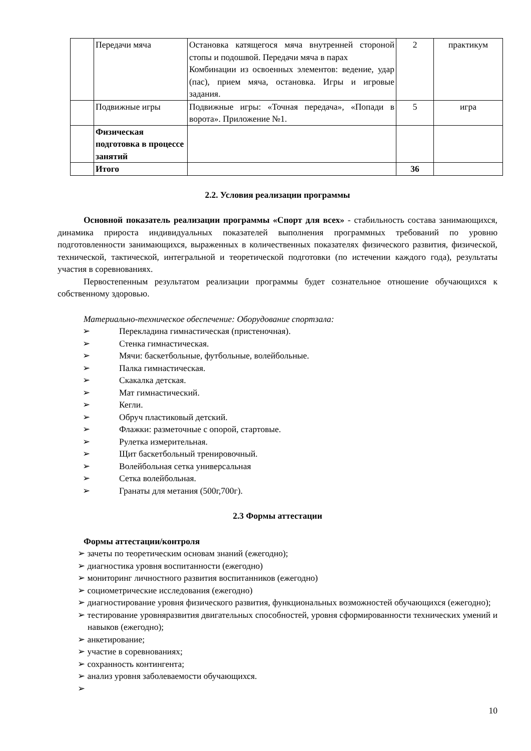| | Передачи мяча | Остановка катящегося мяча внутренней стороной стопы и подошвой. Передачи мяча в парах Комбинации из освоенных элементов: ведение, удар (пас), прием мяча, остановка. Игры и игровые задания. | 2 | практикум |
| | Подвижные игры | Подвижные игры: «Точная передача», «Попади в ворота». Приложение №1. | 5 | игра |
| | Физическая подготовка в процессе занятий | | | |
| | Итого | | 36 | |
2.2. Условия реализации программы
Основной показатель реализации программы «Спорт для всех» - стабильность состава занимающихся, динамика прироста индивидуальных показателей выполнения программных требований по уровню подготовленности занимающихся, выраженных в количественных показателях физического развития, физической, технической, тактической, интегральной и теоретической подготовки (по истечении каждого года), результаты участия в соревнованиях.
Первостепенным результатом реализации программы будет сознательное отношение обучающихся к собственному здоровью.
Материально-техническое обеспечение: Оборудование спортзала:
➢ Перекладина гимнастическая (пристеночная).
➢ Стенка гимнастическая.
➢ Мячи: баскетбольные, футбольные, волейбольные.
➢ Палка гимнастическая.
➢ Скакалка детская.
➢ Мат гимнастический.
➢ Кегли.
➢ Обруч пластиковый детский.
➢ Флажки: разметочные с опорой, стартовые.
➢ Рулетка измерительная.
➢ Щит баскетбольный тренировочный.
➢ Волейбольная сетка универсальная
➢ Сетка волейбольная.
➢ Гранаты для метания (500г,700г).
2.3 Формы аттестации
Формы аттестации/контроля
➢ зачеты по теоретическим основам знаний (ежегодно);
➢ диагностика уровня воспитанности (ежегодно)
➢ мониторинг личностного развития воспитанников (ежегодно)
➢ социометрические исследования (ежегодно)
➢ диагностирование уровня физического развития, функциональных возможностей обучающихся (ежегодно);
➢ тестирование уровняразвития двигательных способностей, уровня сформированности технических умений и навыков (ежегодно);
➢ анкетирование;
➢ участие в соревнованиях;
➢ сохранность контингента;
➢ анализ уровня заболеваемости обучающихся.
➢
10